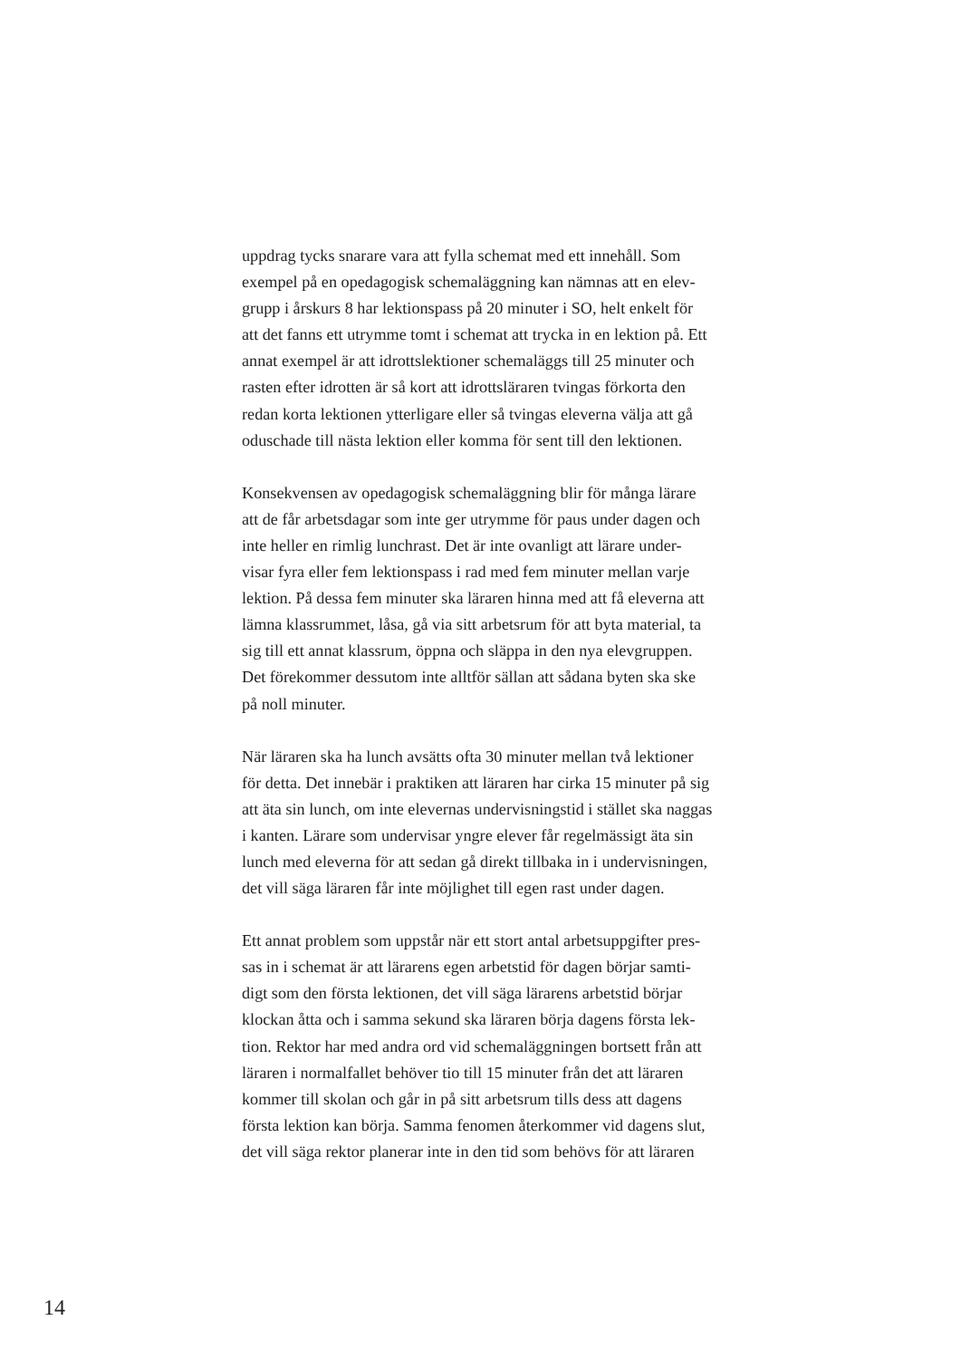uppdrag tycks snarare vara att fylla schemat med ett innehåll. Som
exempel på en opedagogisk schemaläggning kan nämnas att en elev-
grupp i årskurs 8 har lektionspass på 20 minuter i SO, helt enkelt för
att det fanns ett utrymme tomt i schemat att trycka in en lektion på. Ett
annat exempel är att idrottslektioner schemaläggs till 25 minuter och
rasten efter idrotten är så kort att idrottsläraren tvingas förkorta den
redan korta lektionen ytterligare eller så tvingas eleverna välja att gå
oduschade till nästa lektion eller komma för sent till den lektionen.
Konsekvensen av opedagogisk schemaläggning blir för många lärare
att de får arbetsdagar som inte ger utrymme för paus under dagen och
inte heller en rimlig lunchrast. Det är inte ovanligt att lärare under-
visar fyra eller fem lektionspass i rad med fem minuter mellan varje
lektion. På dessa fem minuter ska läraren hinna med att få eleverna att
lämna klassrummet, låsa, gå via sitt arbetsrum för att byta material, ta
sig till ett annat klassrum, öppna och släppa in den nya elevgruppen.
Det förekommer dessutom inte alltför sällan att sådana byten ska ske
på noll minuter.
När läraren ska ha lunch avsätts ofta 30 minuter mellan två lektioner
för detta. Det innebär i praktiken att läraren har cirka 15 minuter på sig
att äta sin lunch, om inte elevernas undervisningstid i stället ska naggas
i kanten. Lärare som undervisar yngre elever får regelmässigt äta sin
lunch med eleverna för att sedan gå direkt tillbaka in i undervisningen,
det vill säga läraren får inte möjlighet till egen rast under dagen.
Ett annat problem som uppstår när ett stort antal arbetsuppgifter pres-
sas in i schemat är att lärarens egen arbetstid för dagen börjar samti-
digt som den första lektionen, det vill säga lärarens arbetstid börjar
klockan åtta och i samma sekund ska läraren börja dagens första lek-
tion. Rektor har med andra ord vid schemaläggningen bortsett från att
läraren i normalfallet behöver tio till 15 minuter från det att läraren
kommer till skolan och går in på sitt arbetsrum tills dess att dagens
första lektion kan börja. Samma fenomen återkommer vid dagens slut,
det vill säga rektor planerar inte in den tid som behövs för att läraren
14